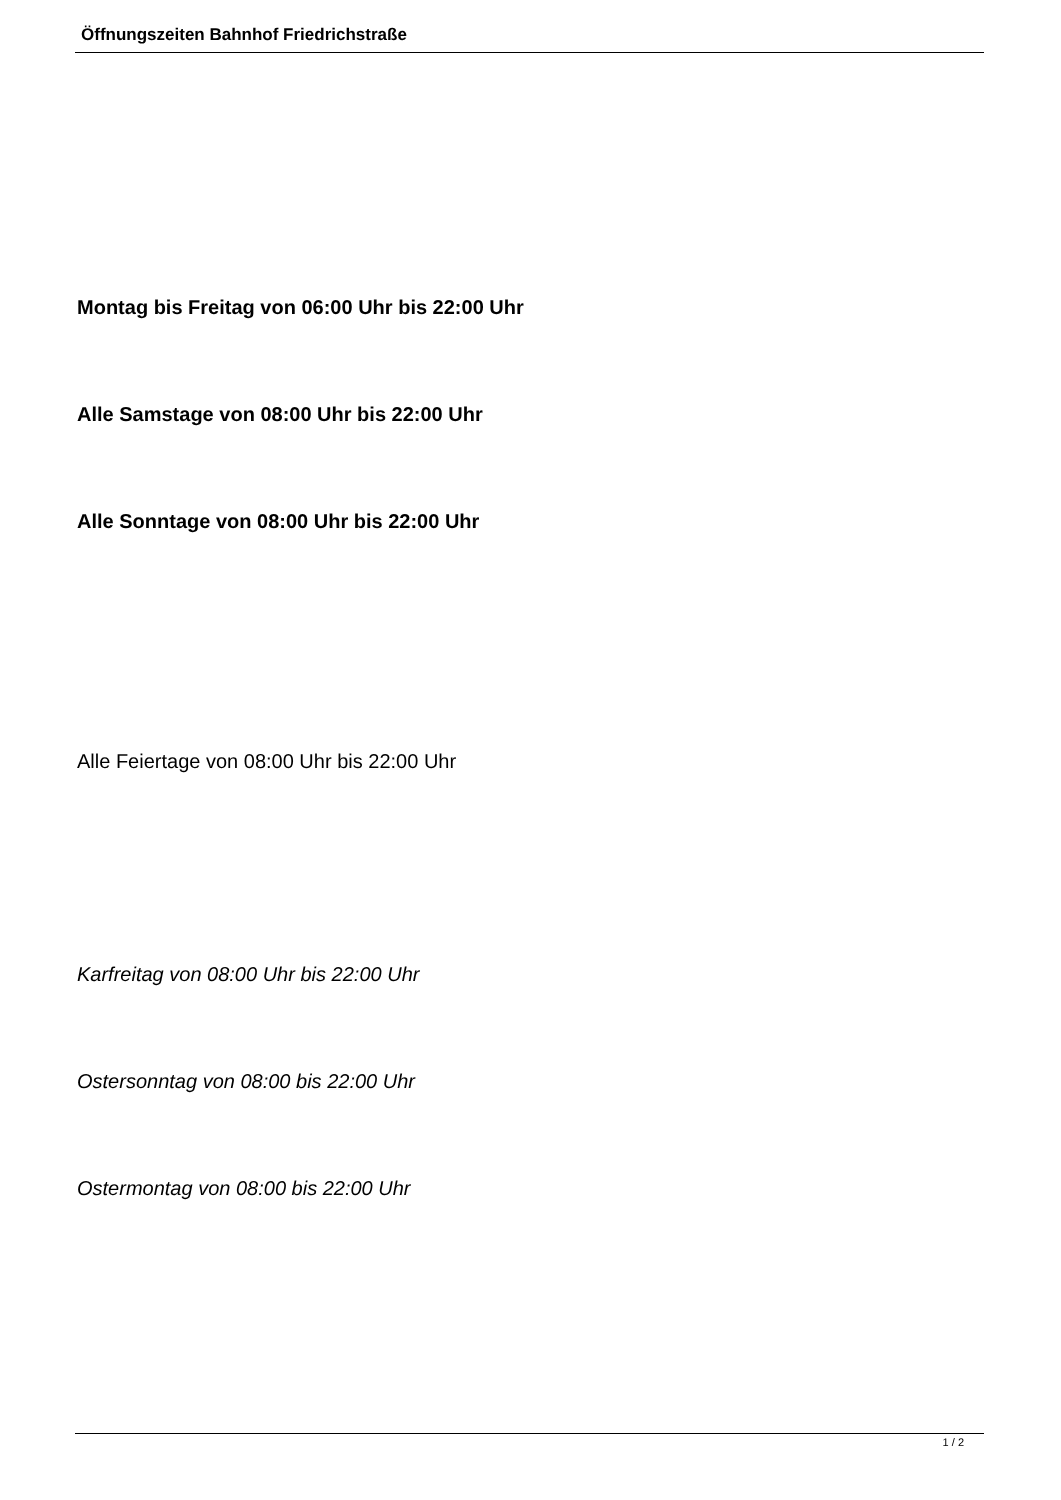Öffnungszeiten Bahnhof Friedrichstraße
Montag bis Freitag von 06:00 Uhr bis 22:00 Uhr
Alle Samstage von 08:00 Uhr bis 22:00 Uhr
Alle Sonntage von 08:00 Uhr bis 22:00 Uhr
Alle Feiertage von 08:00 Uhr bis 22:00 Uhr
Karfreitag von 08:00 Uhr bis 22:00 Uhr
Ostersonntag von 08:00 bis 22:00 Uhr
Ostermontag von 08:00 bis 22:00 Uhr
1 / 2